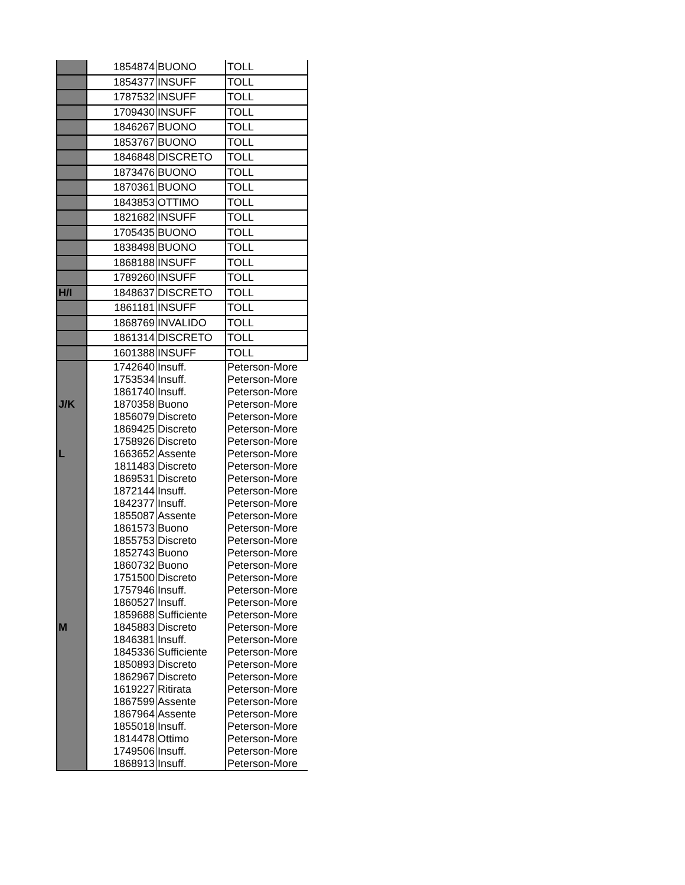| | 1854874 | BUONO | TOLL |
| | 1854377 | INSUFF | TOLL |
| | 1787532 | INSUFF | TOLL |
| | 1709430 | INSUFF | TOLL |
| | 1846267 | BUONO | TOLL |
| | 1853767 | BUONO | TOLL |
| | 1846848 | DISCRETO | TOLL |
| | 1873476 | BUONO | TOLL |
| | 1870361 | BUONO | TOLL |
| | 1843853 | OTTIMO | TOLL |
| | 1821682 | INSUFF | TOLL |
| | 1705435 | BUONO | TOLL |
| | 1838498 | BUONO | TOLL |
| | 1868188 | INSUFF | TOLL |
| | 1789260 | INSUFF | TOLL |
| H/I | 1848637 | DISCRETO | TOLL |
| | 1861181 | INSUFF | TOLL |
| | 1868769 | INVALIDO | TOLL |
| | 1861314 | DISCRETO | TOLL |
| | 1601388 | INSUFF | TOLL |
| | 1742640 | Insuff. | Peterson-More |
| | 1753534 | Insuff. | Peterson-More |
| | 1861740 | Insuff. | Peterson-More |
| J/K | 1870358 | Buono | Peterson-More |
| | 1856079 | Discreto | Peterson-More |
| | 1869425 | Discreto | Peterson-More |
| | 1758926 | Discreto | Peterson-More |
| L | 1663652 | Assente | Peterson-More |
| | 1811483 | Discreto | Peterson-More |
| | 1869531 | Discreto | Peterson-More |
| | 1872144 | Insuff. | Peterson-More |
| | 1842377 | Insuff. | Peterson-More |
| | 1855087 | Assente | Peterson-More |
| | 1861573 | Buono | Peterson-More |
| | 1855753 | Discreto | Peterson-More |
| | 1852743 | Buono | Peterson-More |
| | 1860732 | Buono | Peterson-More |
| | 1751500 | Discreto | Peterson-More |
| | 1757946 | Insuff. | Peterson-More |
| | 1860527 | Insuff. | Peterson-More |
| | 1859688 | Sufficiente | Peterson-More |
| M | 1845883 | Discreto | Peterson-More |
| | 1846381 | Insuff. | Peterson-More |
| | 1845336 | Sufficiente | Peterson-More |
| | 1850893 | Discreto | Peterson-More |
| | 1862967 | Discreto | Peterson-More |
| | 1619227 | Ritirata | Peterson-More |
| | 1867599 | Assente | Peterson-More |
| | 1867964 | Assente | Peterson-More |
| | 1855018 | Insuff. | Peterson-More |
| | 1814478 | Ottimo | Peterson-More |
| | 1749506 | Insuff. | Peterson-More |
| | 1868913 | Insuff. | Peterson-More |